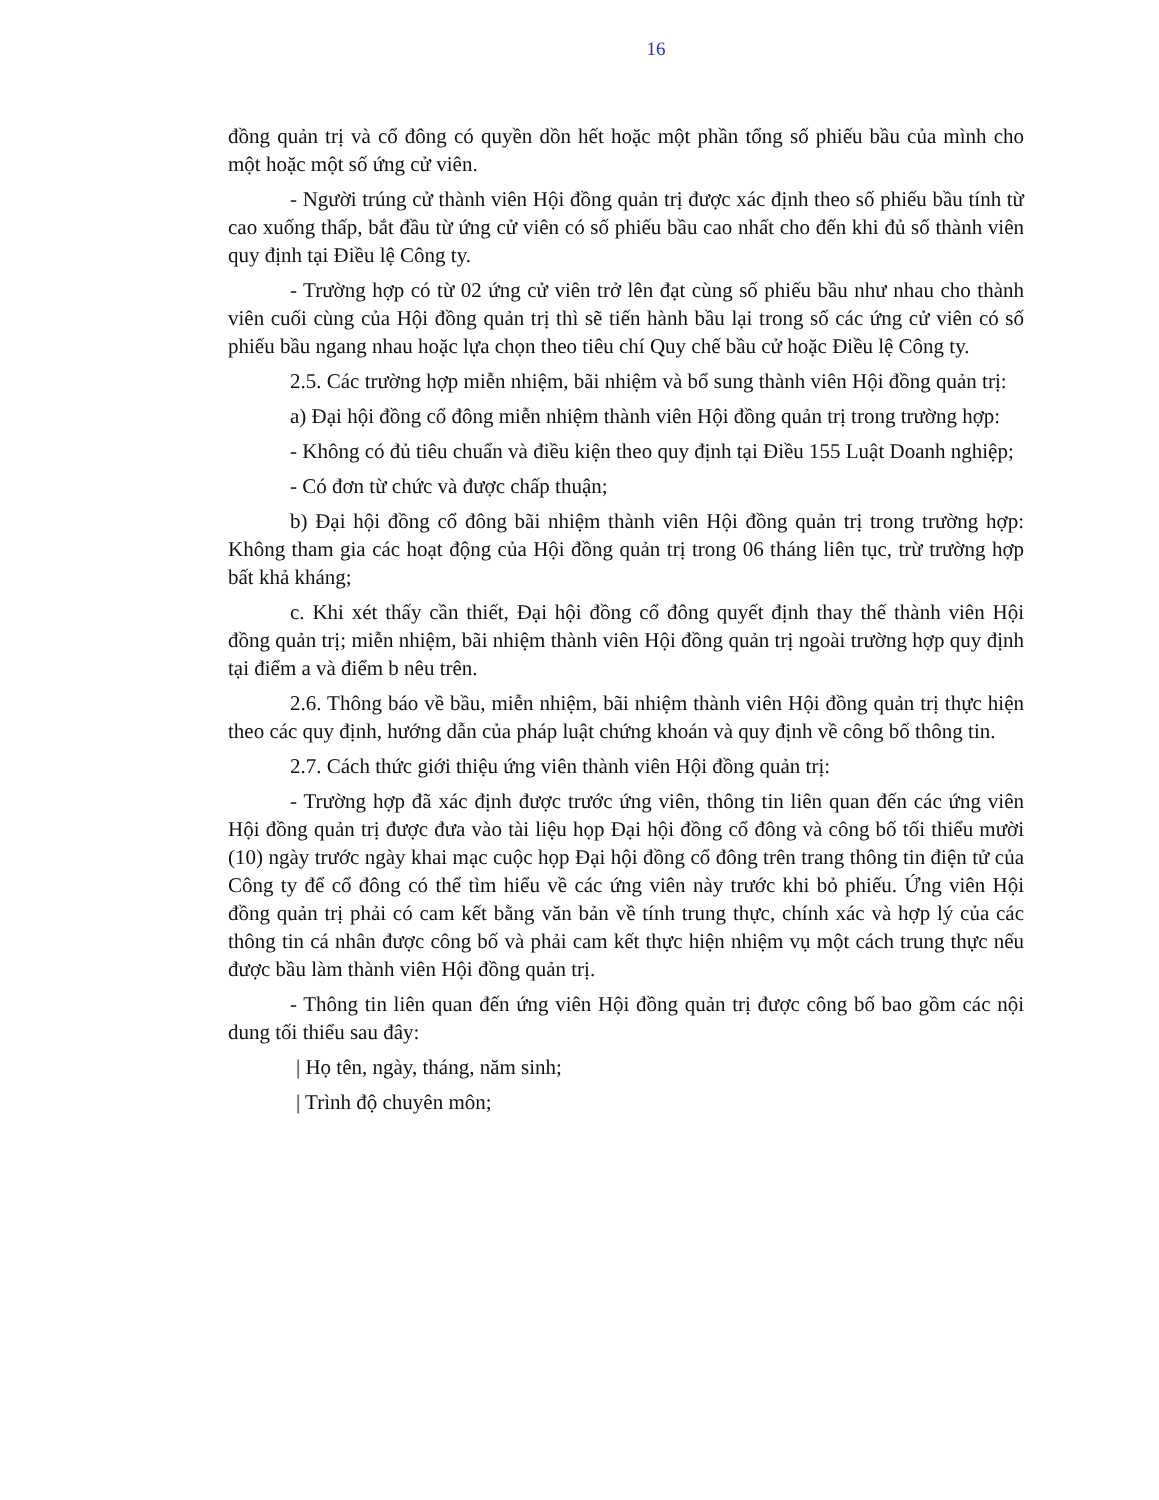16
đồng quản trị và cổ đông có quyền dồn hết hoặc một phần tổng số phiếu bầu của mình cho một hoặc một số ứng cử viên.
- Người trúng cử thành viên Hội đồng quản trị được xác định theo số phiếu bầu tính từ cao xuống thấp, bắt đầu từ ứng cử viên có số phiếu bầu cao nhất cho đến khi đủ số thành viên quy định tại Điều lệ Công ty.
- Trường hợp có từ 02 ứng cử viên trở lên đạt cùng số phiếu bầu như nhau cho thành viên cuối cùng của Hội đồng quản trị thì sẽ tiến hành bầu lại trong số các ứng cử viên có số phiếu bầu ngang nhau hoặc lựa chọn theo tiêu chí Quy chế bầu cử hoặc Điều lệ Công ty.
2.5. Các trường hợp miễn nhiệm, bãi nhiệm và bổ sung thành viên Hội đồng quản trị:
a) Đại hội đồng cổ đông miễn nhiệm thành viên Hội đồng quản trị trong trường hợp:
- Không có đủ tiêu chuẩn và điều kiện theo quy định tại Điều 155 Luật Doanh nghiệp;
- Có đơn từ chức và được chấp thuận;
b) Đại hội đồng cổ đông bãi nhiệm thành viên Hội đồng quản trị trong trường hợp: Không tham gia các hoạt động của Hội đồng quản trị trong 06 tháng liên tục, trừ trường hợp bất khả kháng;
c. Khi xét thấy cần thiết, Đại hội đồng cổ đông quyết định thay thế thành viên Hội đồng quản trị; miễn nhiệm, bãi nhiệm thành viên Hội đồng quản trị ngoài trường hợp quy định tại điểm a và điểm b nêu trên.
2.6. Thông báo về bầu, miễn nhiệm, bãi nhiệm thành viên Hội đồng quản trị thực hiện theo các quy định, hướng dẫn của pháp luật chứng khoán và quy định về công bố thông tin.
2.7. Cách thức giới thiệu ứng viên thành viên Hội đồng quản trị:
- Trường hợp đã xác định được trước ứng viên, thông tin liên quan đến các ứng viên Hội đồng quản trị được đưa vào tài liệu họp Đại hội đồng cổ đông và công bố tối thiểu mười (10) ngày trước ngày khai mạc cuộc họp Đại hội đồng cổ đông trên trang thông tin điện tử của Công ty để cổ đông có thể tìm hiểu về các ứng viên này trước khi bỏ phiếu. Ứng viên Hội đồng quản trị phải có cam kết bằng văn bản về tính trung thực, chính xác và hợp lý của các thông tin cá nhân được công bố và phải cam kết thực hiện nhiệm vụ một cách trung thực nếu được bầu làm thành viên Hội đồng quản trị.
- Thông tin liên quan đến ứng viên Hội đồng quản trị được công bố bao gồm các nội dung tối thiểu sau đây:
| Họ tên, ngày, tháng, năm sinh;
| Trình độ chuyên môn;